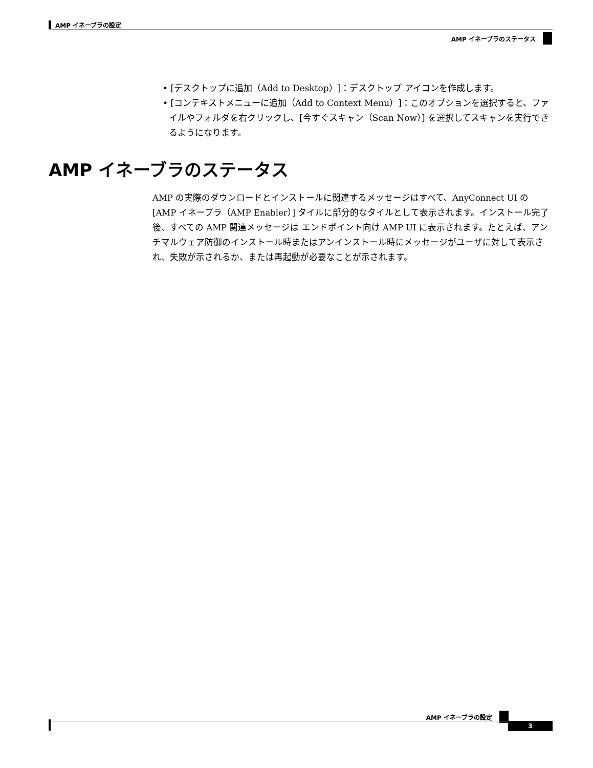AMP イネーブラの設定
AMP イネーブラのステータス
• [デスクトップに追加（Add to Desktop）]：デスクトップ アイコンを作成します。
• [コンテキストメニューに追加（Add to Context Menu）]：このオプションを選択すると、ファイルやフォルダを右クリックし、[今すぐスキャン（Scan Now）] を選択してスキャンを実行できるようになります。
AMP イネーブラのステータス
AMP の実際のダウンロードとインストールに関連するメッセージはすべて、AnyConnect UI の [AMP イネーブラ（AMP Enabler）] タイルに部分的なタイルとして表示されます。インストール完了後、すべての AMP 関連メッセージは エンドポイント向け AMP UI に表示されます。たとえば、アンチマルウェア防御のインストール時またはアンインストール時にメッセージがユーザに対して表示され、失敗が示されるか、または再起動が必要なことが示されます。
AMP イネーブラの設定
3